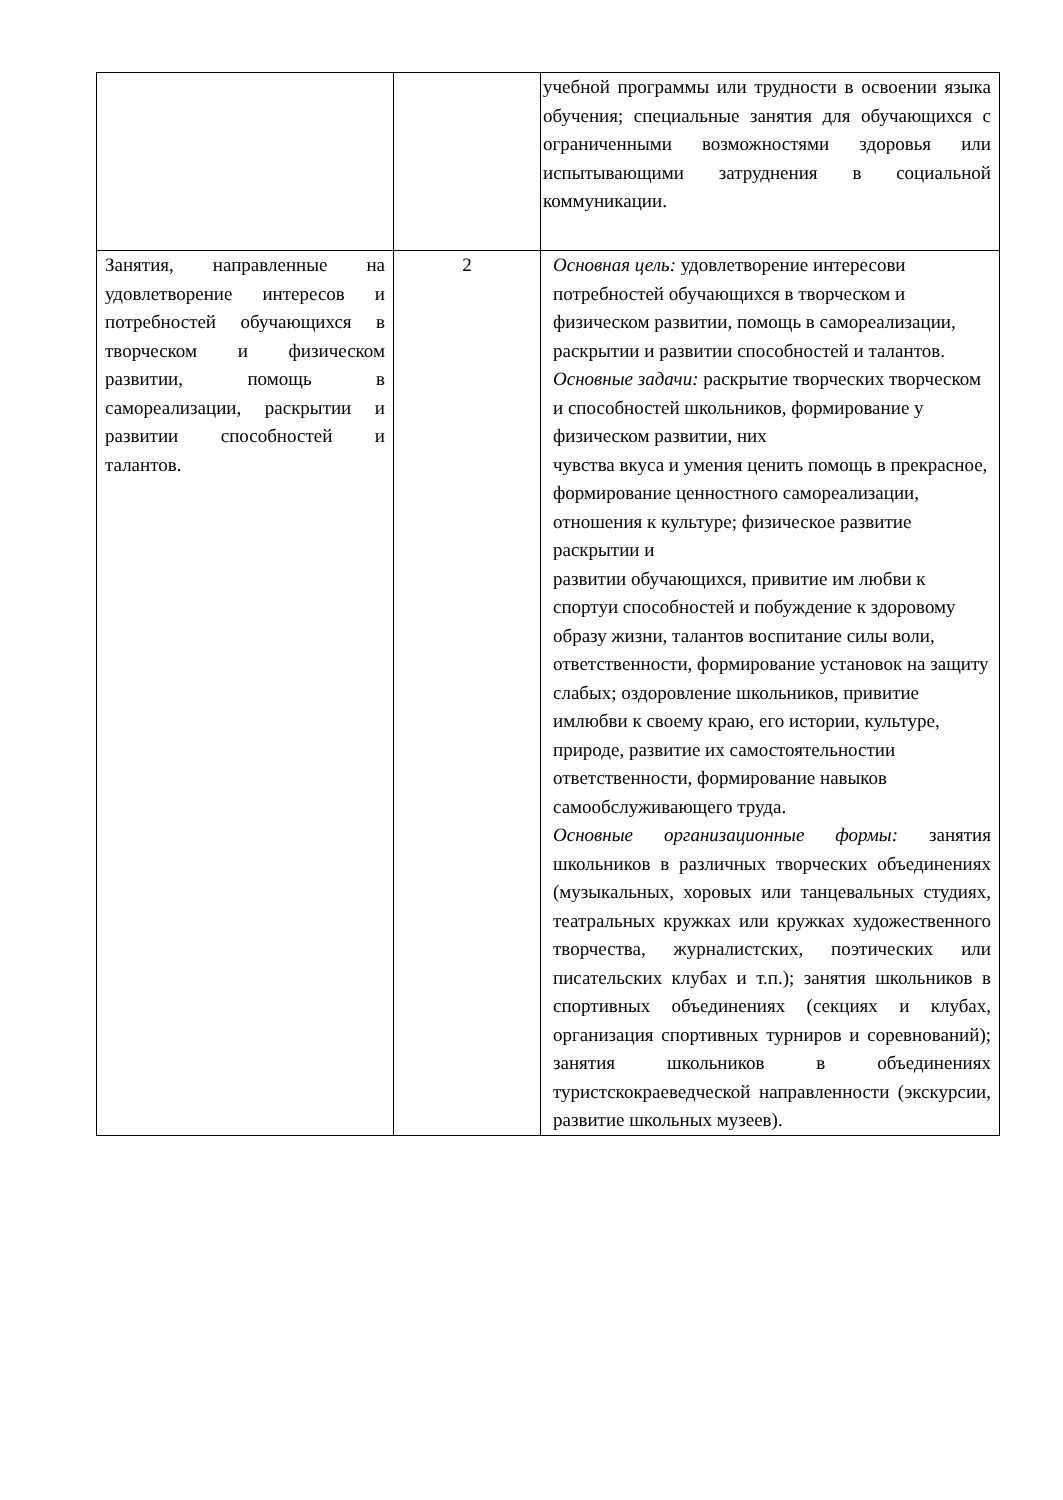| | | учебной программы или трудности в освоении языка обучения; специальные занятия для обучающихся с ограниченными возможностями здоровья или испытывающими затруднения в социальной коммуникации. |
| Занятия, направленные на удовлетворение интересов и потребностей обучающихся в творческом и физическом развитии, помощь в самореализации, раскрытии и развитии способностей и талантов. | 2 | Основная цель: удовлетворение интересови потребностей обучающихся в творческом и физическом развитии, помощь в самореализации, раскрытии и развитии способностей и талантов. Основные задачи: раскрытие творческих творческом и способностей школьников, формирование у физическом развитии, них чувства вкуса и умения ценить помощь в прекрасное, формирование ценностного самореализации, отношения к культуре; физическое развитие раскрытии и развитии обучающихся, привитие им любви к спортуи способностей и побуждение к здоровому образу жизни, талантов воспитание силы воли, ответственности, формирование установок на защиту слабых; оздоровление школьников, привитие имлюбви к своему краю, его истории, культуре, природе, развитие их самостоятельностии ответственности, формирование навыков самообслуживающего труда. Основные организационные формы: занятия школьников в различных творческих объединениях (музыкальных, хоровых или танцевальных студиях, театральных кружках или кружках художественного творчества, журналистских, поэтических или писательских клубах и т.п.); занятия школьников в спортивных объединениях (секциях и клубах, организация спортивных турниров и соревнований); занятия школьников в объединениях туристскокраеведческой направленности (экскурсии, развитие школьных музеев). |